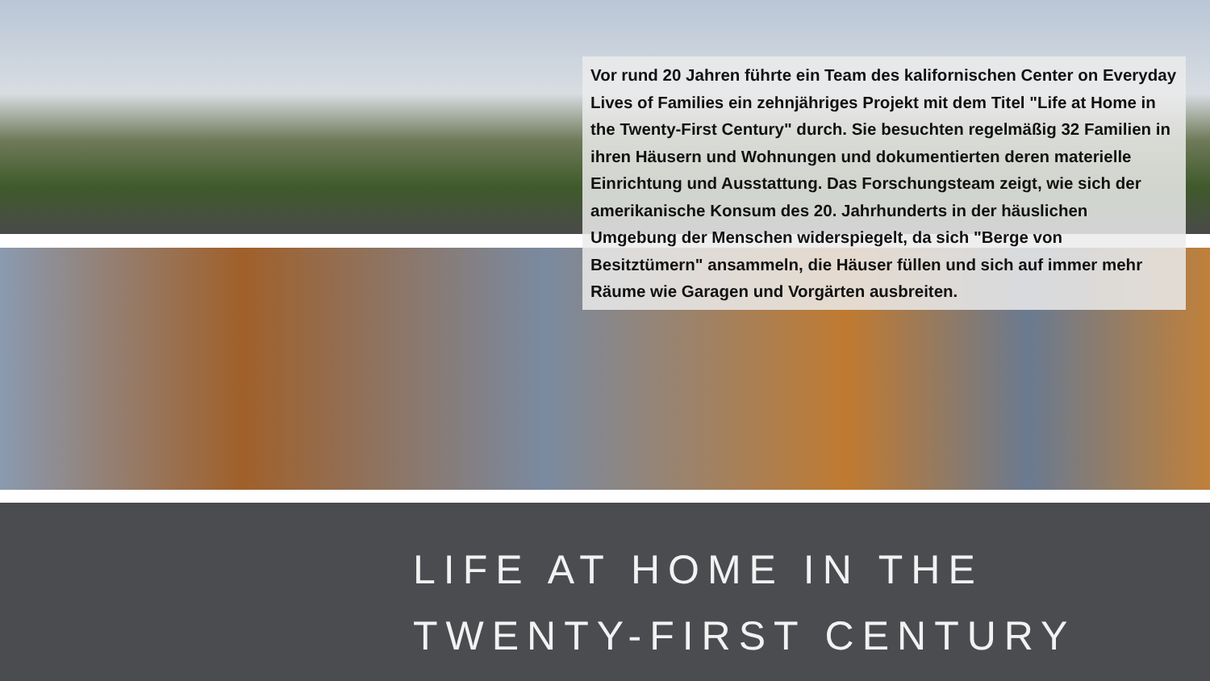Vor rund 20 Jahren führte ein Team des kalifornischen Center on Everyday Lives of Families ein zehnjähriges Projekt mit dem Titel "Life at Home in the Twenty-First Century" durch. Sie besuchten regelmäßig 32 Familien in ihren Häusern und Wohnungen und dokumentierten deren materielle Einrichtung und Ausstattung. Das Forschungsteam zeigt, wie sich der amerikanische Konsum des 20. Jahrhunderts in der häuslichen Umgebung der Menschen widerspiegelt, da sich "Berge von Besitztümern" ansammeln, die Häuser füllen und sich auf immer mehr Räume wie Garagen und Vorgärten ausbreiten.
LIFE AT HOME IN THE
TWENTY-FIRST CENTURY